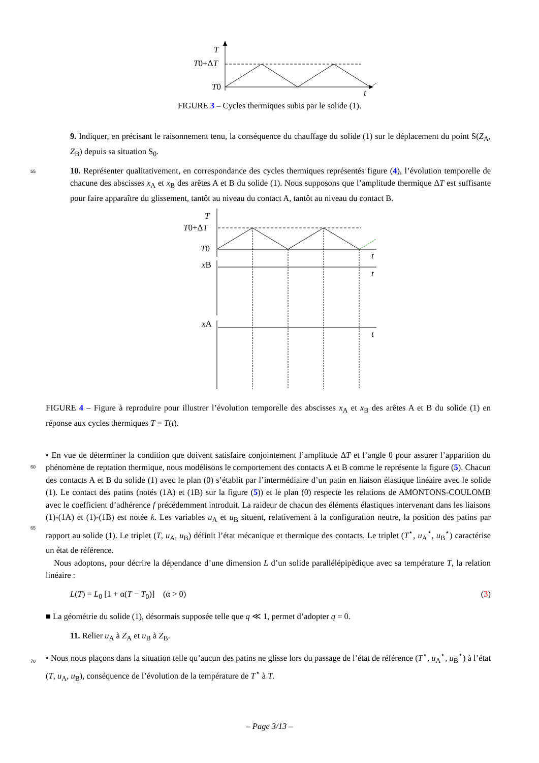T
T0+ΔT
T0
t
FIGURE 3 – Cycles thermiques subis par le solide (1).
9. Indiquer, en précisant le raisonnement tenu, la conséquence du chauffage du solide (1) sur le déplacement du point S(Z<sub>A</sub>, Z<sub>B</sub>) depuis sa situation S<sub>0</sub>.
55
10. Représenter qualitativement, en correspondance des cycles thermiques représentés figure (4), l’évolution temporelle de chacune des abscisses x<sub>A</sub> et x<sub>B</sub> des arêtes A et B du solide (1). Nous supposons que l’amplitude thermique ΔT est suffisante pour faire apparaître du glissement, tantôt au niveau du contact A, tantôt au niveau du contact B.
T
T0+ΔT
T0
t
xB
t
xA
t
FIGURE 4 – Figure à reproduire pour illustrer l’évolution temporelle des abscisses x<sub>A</sub> et x<sub>B</sub> des arêtes A et B du solide (1) en réponse aux cycles thermiques T = T(t).
60
65
70
• En vue de déterminer la condition que doivent satisfaire conjointement l’amplitude ΔT et l’angle θ pour assurer l’apparition du phénomène de reptation thermique, nous modélisons le comportement des contacts A et B comme le représente la figure (5). Chacun des contacts A et B du solide (1) avec le plan (0) s’établit par l’intermédiaire d’un patin en liaison élastique linéaire avec le solide (1). Le contact des patins (notés (1A) et (1B) sur la figure (5)) et le plan (0) respecte les relations de AMONTONS-COULOMB avec le coefficient d’adhérence f précédemment introduit. La raideur de chacun des éléments élastiques intervenant dans les liaisons (1)-(1A) et (1)-(1B) est notée k. Les variables u<sub>A</sub> et u<sub>B</sub> situent, relativement à la configuration neutre, la position des patins par rapport au solide (1). Le triplet (T, u<sub>A</sub>, u<sub>B</sub>) définit l’état mécanique et thermique des contacts. Le triplet (T<sup>⋆</sup>, u<sub>A</sub><sup>⋆</sup>, u<sub>B</sub><sup>⋆</sup>) caractérise un état de référence.
Nous adoptons, pour décrire la dépendance d’une dimension L d’un solide parallélépipèdique avec sa température T, la relation linéaire :
L(T) = L<sub>0</sub> [1 + α(T − T<sub>0</sub>)] (α > 0) (3)
■ La géométrie du solide (1), désormais supposée telle que q ≪ 1, permet d’adopter q = 0.
11. Relier u<sub>A</sub> à Z<sub>A</sub> et u<sub>B</sub> à Z<sub>B</sub>.
• Nous nous plaçons dans la situation telle qu’aucun des patins ne glisse lors du passage de l’état de référence (T<sup>⋆</sup>, u<sub>A</sub><sup>⋆</sup>, u<sub>B</sub><sup>⋆</sup>) à l’état (T, u<sub>A</sub>, u<sub>B</sub>), conséquence de l’évolution de la température de T<sup>⋆</sup> à T.
– Page 3/13 –